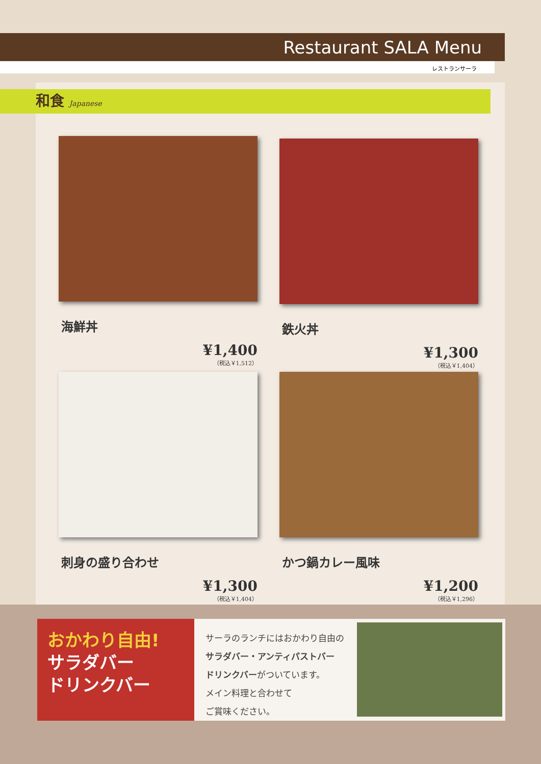Restaurant SALA Menu
レストランサーラ
和食 Japanese
海鮮丼
¥1,400
（税込￥1,512）
鉄火丼
¥1,300
（税込￥1,404）
刺身の盛り合わせ
¥1,300
（税込￥1,404）
かつ鍋カレー風味
¥1,200
（税込￥1,296）
おかわり自由!
サラダバー
ドリンクバー
サーラのランチにはおかわり自由の
サラダバー・アンティパストバー
ドリンクバーがついています。
メイン料理と合わせて
ご賞味ください。